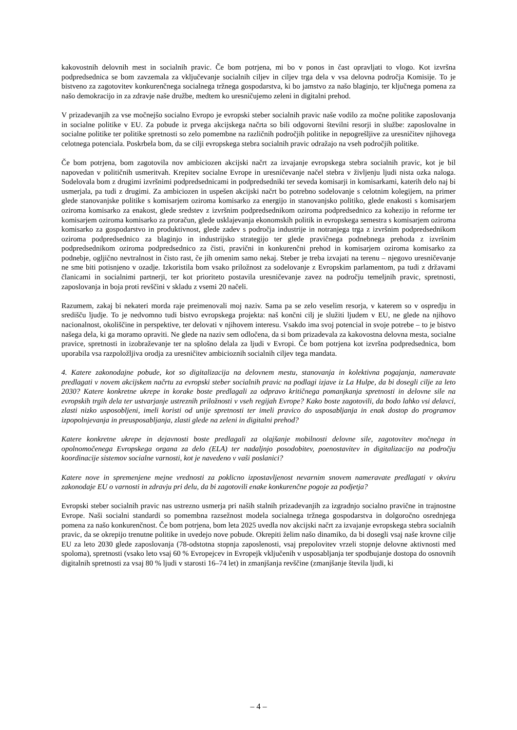kakovostnih delovnih mest in socialnih pravic. Če bom potrjena, mi bo v ponos in čast opravljati to vlogo. Kot izvršna podpredsednica se bom zavzemala za vključevanje socialnih ciljev in ciljev trga dela v vsa delovna področja Komisije. To je bistveno za zagotovitev konkurenčnega socialnega tržnega gospodarstva, ki bo jamstvo za našo blaginjo, ter ključnega pomena za našo demokracijo in za zdravje naše družbe, medtem ko uresničujemo zeleni in digitalni prehod.
V prizadevanjih za vse močnejšo socialno Evropo je evropski steber socialnih pravic naše vodilo za močne politike zaposlovanja in socialne politike v EU. Za pobude iz prvega akcijskega načrta so bili odgovorni številni resorji in službe: zaposlovalne in socialne politike ter politike spretnosti so zelo pomembne na različnih področjih politike in nepogrešljive za uresničitev njihovega celotnega potenciala. Poskrbela bom, da se cilji evropskega stebra socialnih pravic odražajo na vseh področjih politike.
Če bom potrjena, bom zagotovila nov ambiciozen akcijski načrt za izvajanje evropskega stebra socialnih pravic, kot je bil napovedan v političnih usmeritvah. Krepitev socialne Evrope in uresničevanje načel stebra v življenju ljudi nista ozka naloga. Sodelovala bom z drugimi izvršnimi podpredsednicami in podpredsedniki ter seveda komisarji in komisarkami, katerih delo naj bi usmerjala, pa tudi z drugimi. Za ambiciozen in uspešen akcijski načrt bo potrebno sodelovanje s celotnim kolegijem, na primer glede stanovanjske politike s komisarjem oziroma komisarko za energijo in stanovanjsko politiko, glede enakosti s komisarjem oziroma komisarko za enakost, glede sredstev z izvršnim podpredsednikom oziroma podpredsednico za kohezijo in reforme ter komisarjem oziroma komisarko za proračun, glede usklajevanja ekonomskih politik in evropskega semestra s komisarjem oziroma komisarko za gospodarstvo in produktivnost, glede zadev s področja industrije in notranjega trga z izvršnim podpredsednikom oziroma podpredsednico za blaginjo in industrijsko strategijo ter glede pravičnega podnebnega prehoda z izvršnim podpredsednikom oziroma podpredsednico za čisti, pravični in konkurenčni prehod in komisarjem oziroma komisarko za podnebje, ogljično nevtralnost in čisto rast, če jih omenim samo nekaj. Steber je treba izvajati na terenu – njegovo uresničevanje ne sme biti potisnjeno v ozadje. Izkoristila bom vsako priložnost za sodelovanje z Evropskim parlamentom, pa tudi z državami članicami in socialnimi partnerji, ter kot prioriteto postavila uresničevanje zavez na področju temeljnih pravic, spretnosti, zaposlovanja in boja proti revščini v skladu z vsemi 20 načeli.
Razumem, zakaj bi nekateri morda raje preimenovali moj naziv. Sama pa se zelo veselim resorja, v katerem so v ospredju in središču ljudje. To je nedvomno tudi bistvo evropskega projekta: naš končni cilj je služiti ljudem v EU, ne glede na njihovo nacionalnost, okoliščine in perspektive, ter delovati v njihovem interesu. Vsakdo ima svoj potencial in svoje potrebe – to je bistvo našega dela, ki ga moramo opraviti. Ne glede na naziv sem odločena, da si bom prizadevala za kakovostna delovna mesta, socialne pravice, spretnosti in izobraževanje ter na splošno delala za ljudi v Evropi. Če bom potrjena kot izvršna podpredsednica, bom uporabila vsa razpoložljiva orodja za uresničitev ambicioznih socialnih ciljev tega mandata.
4. Katere zakonodajne pobude, kot so digitalizacija na delovnem mestu, stanovanja in kolektivna pogajanja, nameravate predlagati v novem akcijskem načrtu za evropski steber socialnih pravic na podlagi izjave iz La Hulpe, da bi dosegli cilje za leto 2030? Katere konkretne ukrepe in korake boste predlagali za odpravo kritičnega pomanjkanja spretnosti in delovne sile na evropskih trgih dela ter ustvarjanje ustreznih priložnosti v vseh regijah Evrope? Kako boste zagotovili, da bodo lahko vsi delavci, zlasti nizko usposobljeni, imeli koristi od unije spretnosti ter imeli pravico do usposabljanja in enak dostop do programov izpopolnjevanja in preusposabljanja, zlasti glede na zeleni in digitalni prehod?
Katere konkretne ukrepe in dejavnosti boste predlagali za olajšanje mobilnosti delovne sile, zagotovitev močnega in opolnomočenega Evropskega organa za delo (ELA) ter nadaljnjo posodobitev, poenostavitev in digitalizacijo na področju koordinacije sistemov socialne varnosti, kot je navedeno v vaši poslanici?
Katere nove in spremenjene mejne vrednosti za poklicno izpostavljenost nevarnim snovem nameravate predlagati v okviru zakonodaje EU o varnosti in zdravju pri delu, da bi zagotovili enake konkurenčne pogoje za podjetja?
Evropski steber socialnih pravic nas ustrezno usmerja pri naših stalnih prizadevanjih za izgradnjo socialno pravične in trajnostne Evrope. Naši socialni standardi so pomembna razsežnost modela socialnega tržnega gospodarstva in dolgoročno osrednjega pomena za našo konkurenčnost. Če bom potrjena, bom leta 2025 uvedla nov akcijski načrt za izvajanje evropskega stebra socialnih pravic, da se okrepijo trenutne politike in uvedejo nove pobude. Okrepiti želim našo dinamiko, da bi dosegli vsaj naše krovne cilje EU za leto 2030 glede zaposlovanja (78-odstotna stopnja zaposlenosti, vsaj prepolovitev vrzeli stopnje delovne aktivnosti med spoloma), spretnosti (vsako leto vsaj 60 % Evropejcev in Evropejk vključenih v usposabljanja ter spodbujanje dostopa do osnovnih digitalnih spretnosti za vsaj 80 % ljudi v starosti 16–74 let) in zmanjšanja revščine (zmanjšanje števila ljudi, ki
– 4 –